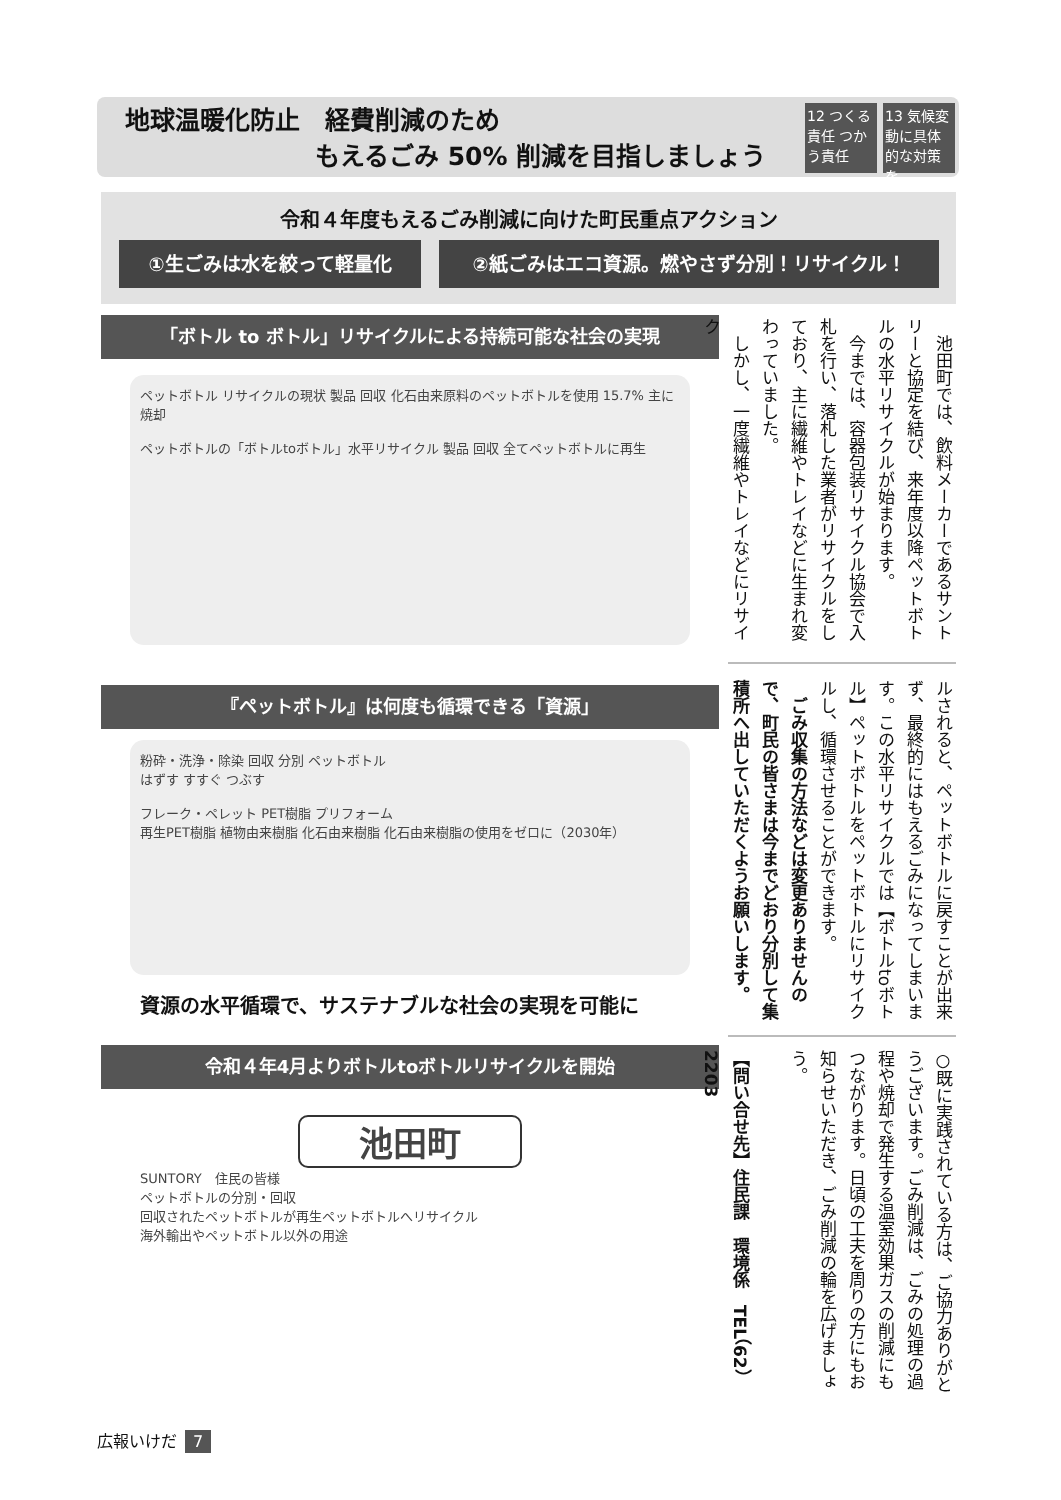地球温暖化防止　経費削減のため
もえるごみ 50% 削減を目指しましょう
12 つくる責任 つかう責任
13 気候変動に具体的な対策を
令和４年度もえるごみ削減に向けた町民重点アクション
①生ごみは水を絞って軽量化 ②紙ごみはエコ資源。燃やさず分別！リサイクル！
「ボトル to ボトル」リサイクルによる持続可能な社会の実現
ペットボトル リサイクルの現状 製品 回収 化石由来原料のペットボトルを使用 15.7% 主に焼却
ペットボトルの「ボトルtoボトル」水平リサイクル 製品 回収 全てペットボトルに再生
『ペットボトル』は何度も循環できる「資源」
粉砕・洗浄・除染 回収 分別 ペットボトル
はずす すすぐ つぶす
フレーク・ペレット PET樹脂 プリフォーム
再生PET樹脂 植物由来樹脂 化石由来樹脂 化石由来樹脂の使用をゼロに（2030年）
資源の水平循環で、サステナブルな社会の実現を可能に
令和４年4月よりボトルtoボトルリサイクルを開始
池田町
SUNTORY　住民の皆様
ペットボトルの分別・回収
回収されたペットボトルが再生ペットボトルへリサイクル
海外輸出やペットボトル以外の用途
　池田町では、飲料メーカーであるサントリーと協定を結び、来年度以降ペットボトルの水平リサイクルが始まります。
　今までは、容器包装リサイクル協会で入札を行い、落札した業者がリサイクルをしており、主に繊維やトレイなどに生まれ変わっていました。
　しかし、一度繊維やトレイなどにリサイク
ルされると、ペットボトルに戻すことが出来ず、最終的にはもえるごみになってしまいます。この水平リサイクルでは【ボトルtoボトル】ペットボトルをペットボトルにリサイクルし、循環させることができます。
　ごみ収集の方法などは変更ありませんので、町民の皆さまは今までどおり分別して集積所へ出していただくようお願いします。
○既に実践されている方は、ご協力ありがとうございます。ごみ削減は、ごみの処理の過程や焼却で発生する温室効果ガスの削減にもつながります。日頃の工夫を周りの方にもお知らせいただき、ごみ削減の輪を広げましょう。
【問い合せ先】住民課　環境係　TEL（62）2203
広報いけだ 7